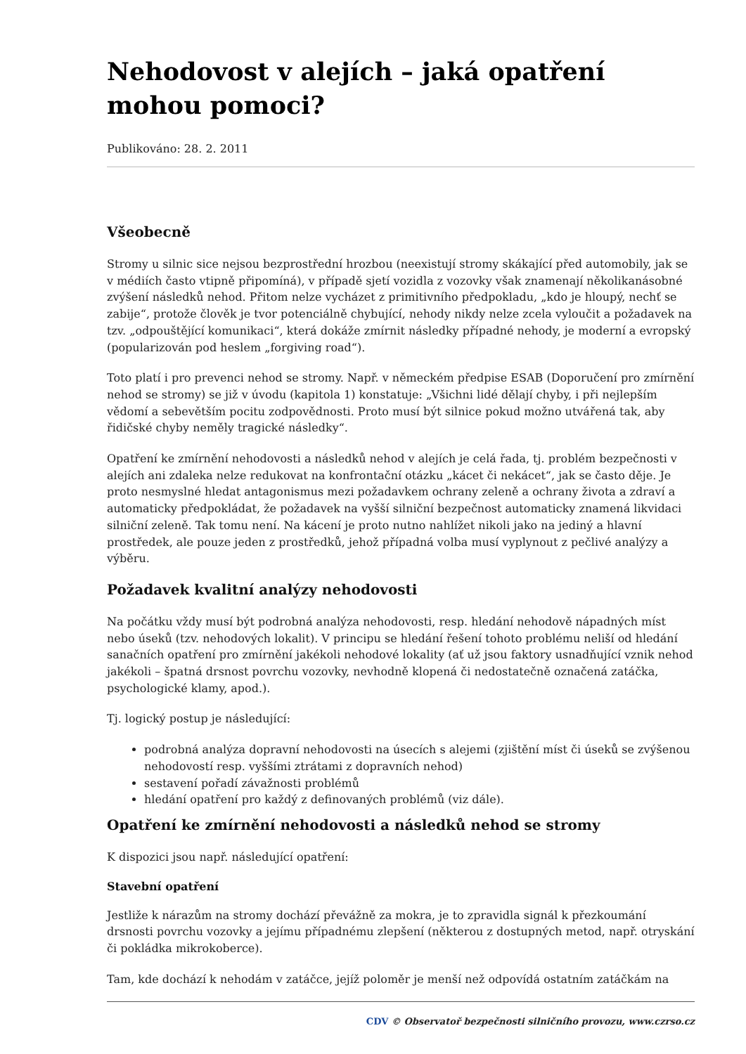Nehodovost v alejích – jaká opatření mohou pomoci?
Publikováno: 28. 2. 2011
Všeobecně
Stromy u silnic sice nejsou bezprostřední hrozbou (neexistují stromy skákající před automobily, jak se v médiích často vtipně připomíná), v případě sjetí vozidla z vozovky však znamenají několikanásobné zvýšení následků nehod. Přitom nelze vycházet z primitivního předpokladu, „kdo je hloupý, nechť se zabije“, protože člověk je tvor potenciálně chybující, nehody nikdy nelze zcela vyloučit a požadavek na tzv. „odpouštějící komunikaci“, která dokáže zmírnit následky případné nehody, je moderní a evropský (popularizován pod heslem „forgiving road“).
Toto platí i pro prevenci nehod se stromy. Např. v německém předpise ESAB (Doporučení pro zmírnění nehod se stromy) se již v úvodu (kapitola 1) konstatuje: „Všichni lidé dělají chyby, i při nejlepším vědomí a sebevětším pocitu zodpovědnosti. Proto musí být silnice pokud možno utvářená tak, aby řidičské chyby neměly tragické následky“.
Opatření ke zmírnění nehodovosti a následků nehod v alejích je celá řada, tj. problém bezpečnosti v alejích ani zdaleka nelze redukovat na konfrontační otázku „kácet či nekácet“, jak se často děje. Je proto nesmyslné hledat antagonismus mezi požadavkem ochrany zeleně a ochrany života a zdraví a automaticky předpokládat, že požadavek na vyšší silniční bezpečnost automaticky znamená likvidaci silniční zeleně. Tak tomu není. Na kácení je proto nutno nahlížet nikoli jako na jediný a hlavní prostředek, ale pouze jeden z prostředků, jehož případná volba musí vyplynout z pečlivé analýzy a výběru.
Požadavek kvalitní analýzy nehodovosti
Na počátku vždy musí být podrobná analýza nehodovosti, resp. hledání nehodově nápadných míst nebo úseků (tzv. nehodových lokalit). V principu se hledání řešení tohoto problému neliší od hledání sanačních opatření pro zmírnění jakékoli nehodové lokality (ať už jsou faktory usnadňující vznik nehod jakékoli – špatná drsnost povrchu vozovky, nevhodně klopená či nedostatečně označená zatáčka, psychologické klamy, apod.).
Tj. logický postup je následující:
podrobná analýza dopravní nehodovosti na úsecích s alejemi (zjištění míst či úseků se zvýšenou nehodovostí resp. vyššími ztrátami z dopravních nehod)
sestavení pořadí závažnosti problémů
hledání opatření pro každý z definovaných problémů (viz dále).
Opatření ke zmírnění nehodovosti a následků nehod se stromy
K dispozici jsou např. následující opatření:
Stavební opatření
Jestliže k nárazům na stromy dochází převážně za mokra, je to zpravidla signál k přezkoumání drsnosti povrchu vozovky a jejímu případnému zlepšení (některou z dostupných metod, např. otryskání či pokládka mikrokoberce).
Tam, kde dochází k nehodám v zatáčce, jejíž poloměr je menší než odpovídá ostatním zatáčkám na
CDV © Observatoř bezpečnosti silničního provozu, www.czrso.cz